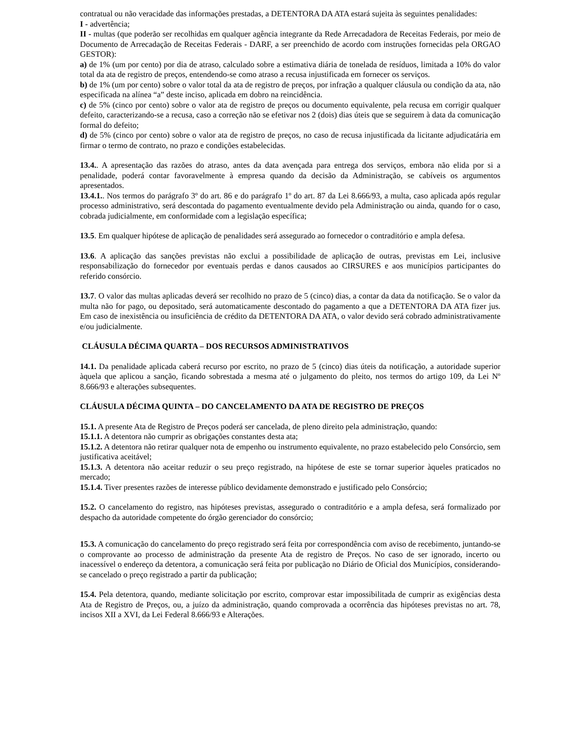contratual ou não veracidade das informações prestadas, a DETENTORA DA ATA estará sujeita às seguintes penalidades:
I - advertência;
II - multas (que poderão ser recolhidas em qualquer agência integrante da Rede Arrecadadora de Receitas Federais, por meio de Documento de Arrecadação de Receitas Federais - DARF, a ser preenchido de acordo com instruções fornecidas pela ORGAO GESTOR):
a) de 1% (um por cento) por dia de atraso, calculado sobre a estimativa diária de tonelada de resíduos, limitada a 10% do valor total da ata de registro de preços, entendendo-se como atraso a recusa injustificada em fornecer os serviços.
b) de 1% (um por cento) sobre o valor total da ata de registro de preços, por infração a qualquer cláusula ou condição da ata, não especificada na alínea “a” deste inciso, aplicada em dobro na reincidência.
c) de 5% (cinco por cento) sobre o valor ata de registro de preços ou documento equivalente, pela recusa em corrigir qualquer defeito, caracterizando-se a recusa, caso a correção não se efetivar nos 2 (dois) dias úteis que se seguirem à data da comunicação formal do defeito;
d) de 5% (cinco por cento) sobre o valor ata de registro de preços, no caso de recusa injustificada da licitante adjudicatária em firmar o termo de contrato, no prazo e condições estabelecidas.
13.4.. A apresentação das razões do atraso, antes da data avençada para entrega dos serviços, embora não elida por si a penalidade, poderá contar favoravelmente à empresa quando da decisão da Administração, se cabíveis os argumentos apresentados.
13.4.1.. Nos termos do parágrafo 3º do art. 86 e do parágrafo 1º do art. 87 da Lei 8.666/93, a multa, caso aplicada após regular processo administrativo, será descontada do pagamento eventualmente devido pela Administração ou ainda, quando for o caso, cobrada judicialmente, em conformidade com a legislação específica;
13.5. Em qualquer hipótese de aplicação de penalidades será assegurado ao fornecedor o contraditório e ampla defesa.
13.6. A aplicação das sanções previstas não exclui a possibilidade de aplicação de outras, previstas em Lei, inclusive responsabilização do fornecedor por eventuais perdas e danos causados ao CIRSURES e aos municípios participantes do referido consórcio.
13.7. O valor das multas aplicadas deverá ser recolhido no prazo de 5 (cinco) dias, a contar da data da notificação. Se o valor da multa não for pago, ou depositado, será automaticamente descontado do pagamento a que a DETENTORA DA ATA fizer jus. Em caso de inexistência ou insuficiência de crédito da DETENTORA DA ATA, o valor devido será cobrado administrativamente e/ou judicialmente.
CLÁUSULA DÉCIMA QUARTA – DOS RECURSOS ADMINISTRATIVOS
14.1. Da penalidade aplicada caberá recurso por escrito, no prazo de 5 (cinco) dias úteis da notificação, a autoridade superior àquela que aplicou a sanção, ficando sobrestada a mesma até o julgamento do pleito, nos termos do artigo 109, da Lei Nº 8.666/93 e alterações subsequentes.
CLÁUSULA DÉCIMA QUINTA – DO CANCELAMENTO DA ATA DE REGISTRO DE PREÇOS
15.1. A presente Ata de Registro de Preços poderá ser cancelada, de pleno direito pela administração, quando:
15.1.1. A detentora não cumprir as obrigações constantes desta ata;
15.1.2. A detentora não retirar qualquer nota de empenho ou instrumento equivalente, no prazo estabelecido pelo Consórcio, sem justificativa aceitável;
15.1.3. A detentora não aceitar reduzir o seu preço registrado, na hipótese de este se tornar superior àqueles praticados no mercado;
15.1.4. Tiver presentes razões de interesse público devidamente demonstrado e justificado pelo Consórcio;
15.2. O cancelamento do registro, nas hipóteses previstas, assegurado o contraditório e a ampla defesa, será formalizado por despacho da autoridade competente do órgão gerenciador do consórcio;
15.3. A comunicação do cancelamento do preço registrado será feita por correspondência com aviso de recebimento, juntando-se o comprovante ao processo de administração da presente Ata de registro de Preços. No caso de ser ignorado, incerto ou inacessível o endereço da detentora, a comunicação será feita por publicação no Diário de Oficial dos Municípios, considerando-se cancelado o preço registrado a partir da publicação;
15.4. Pela detentora, quando, mediante solicitação por escrito, comprovar estar impossibilitada de cumprir as exigências desta Ata de Registro de Preços, ou, a juízo da administração, quando comprovada a ocorrência das hipóteses previstas no art. 78, incisos XII a XVI, da Lei Federal 8.666/93 e Alterações.